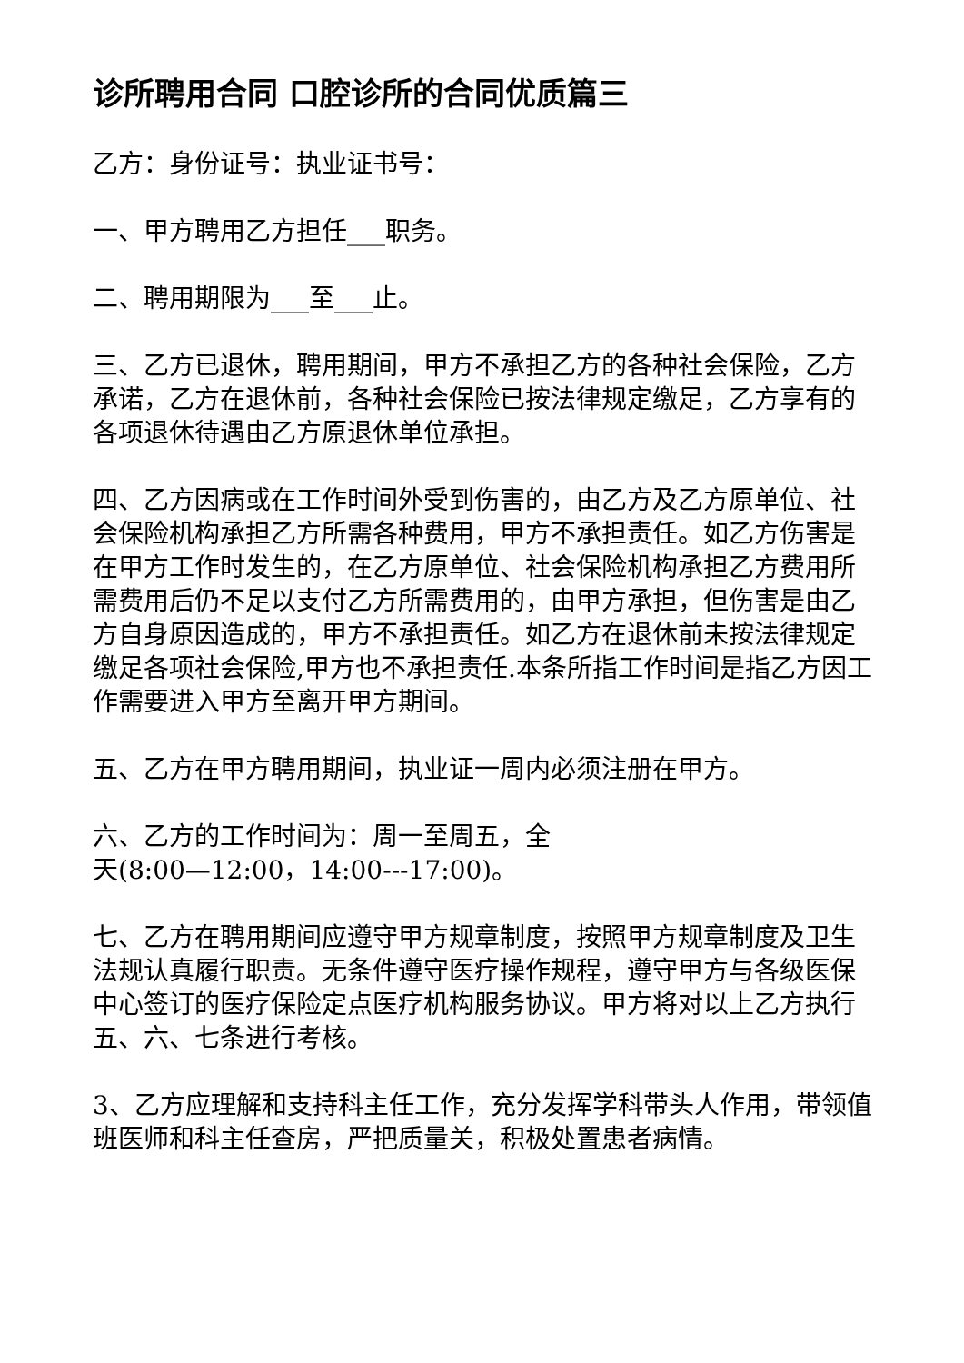诊所聘用合同 口腔诊所的合同优质篇三
乙方：身份证号：执业证书号：
一、甲方聘用乙方担任___职务。
二、聘用期限为___至___止。
三、乙方已退休，聘用期间，甲方不承担乙方的各种社会保险，乙方承诺，乙方在退休前，各种社会保险已按法律规定缴足，乙方享有的各项退休待遇由乙方原退休单位承担。
四、乙方因病或在工作时间外受到伤害的，由乙方及乙方原单位、社会保险机构承担乙方所需各种费用，甲方不承担责任。如乙方伤害是在甲方工作时发生的，在乙方原单位、社会保险机构承担乙方费用所需费用后仍不足以支付乙方所需费用的，由甲方承担，但伤害是由乙方自身原因造成的，甲方不承担责任。如乙方在退休前未按法律规定缴足各项社会保险,甲方也不承担责任.本条所指工作时间是指乙方因工作需要进入甲方至离开甲方期间。
五、乙方在甲方聘用期间，执业证一周内必须注册在甲方。
六、乙方的工作时间为：周一至周五，全
天(8:00—12:00，14:00---17:00)。
七、乙方在聘用期间应遵守甲方规章制度，按照甲方规章制度及卫生法规认真履行职责。无条件遵守医疗操作规程，遵守甲方与各级医保中心签订的医疗保险定点医疗机构服务协议。甲方将对以上乙方执行五、六、七条进行考核。
3、乙方应理解和支持科主任工作，充分发挥学科带头人作用，带领值班医师和科主任查房，严把质量关，积极处置患者病情。